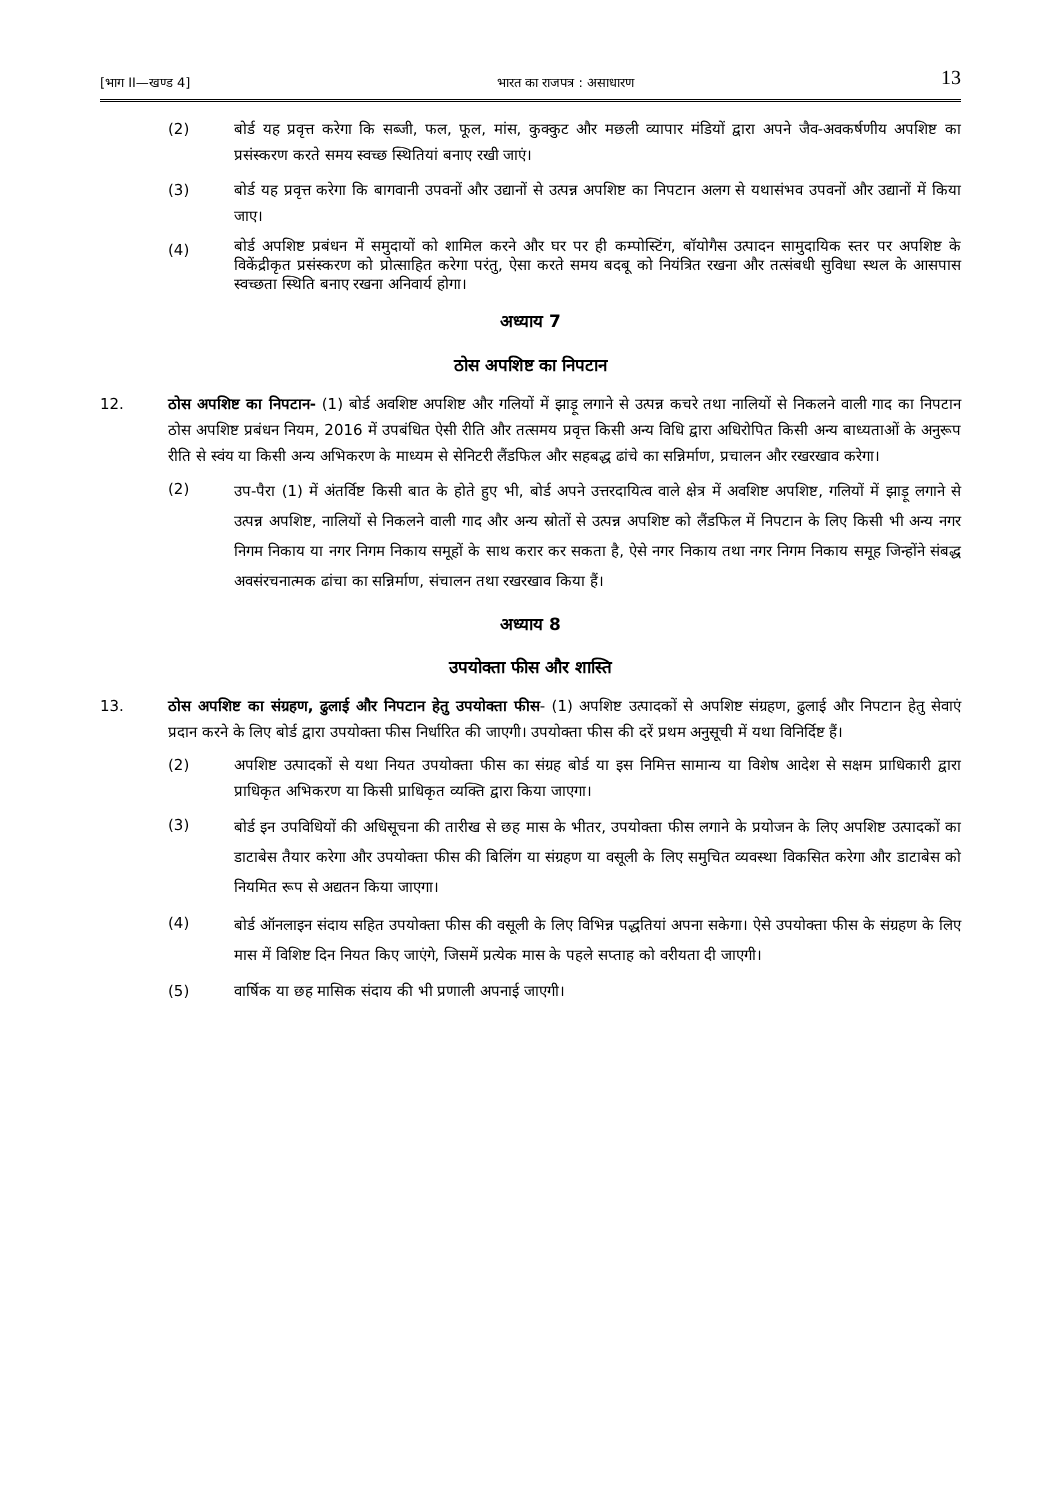[भाग II—खण्ड 4] भारत का राजपत्र : असाधारण 13
(2) बोर्ड यह प्रवृत्त करेगा कि सब्जी, फल, फूल, मांस, कुक्कुट और मछली व्यापार मंडियों द्वारा अपने जैव-अवकर्षणीय अपशिष्ट का प्रसंस्करण करते समय स्वच्छ स्थितियां बनाए रखी जाएं।
(3) बोर्ड यह प्रवृत्त करेगा कि बागवानी उपवनों और उद्यानों से उत्पन्न अपशिष्ट का निपटान अलग से यथासंभव उपवनों और उद्यानों में किया जाए।
(4) बोर्ड अपशिष्ट प्रबंधन में समुदायों को शामिल करने और घर पर ही कम्पोस्टिंग, बॉयोगैस उत्पादन सामुदायिक स्तर पर अपशिष्ट के विकेंद्रीकृत प्रसंस्करण को प्रोत्साहित करेगा परंतु, ऐसा करते समय बदबू को नियंत्रित रखना और तत्संबधी सुविधा स्थल के आसपास स्वच्छता स्थिति बनाए रखना अनिवार्य होगा।
अध्याय 7
ठोस अपशिष्ट का निपटान
12. ठोस अपशिष्ट का निपटान- (1) बोर्ड अवशिष्ट अपशिष्ट और गलियों में झाड़ू लगाने से उत्पन्न कचरे तथा नालियों से निकलने वाली गाद का निपटान ठोस अपशिष्ट प्रबंधन नियम, 2016 में उपबंधित ऐसी रीति और तत्समय प्रवृत्त किसी अन्य विधि द्वारा अधिरोपित किसी अन्य बाध्यताओं के अनुरूप रीति से स्वंय या किसी अन्य अभिकरण के माध्यम से सेनिटरी लैंडफिल और सहबद्ध ढांचे का सन्निर्माण, प्रचालन और रखरखाव करेगा।
(2) उप-पैरा (1) में अंतर्विष्ट किसी बात के होते हुए भी, बोर्ड अपने उत्तरदायित्व वाले क्षेत्र में अवशिष्ट अपशिष्ट, गलियों में झाड़ू लगाने से उत्पन्न अपशिष्ट, नालियों से निकलने वाली गाद और अन्य स्रोतों से उत्पन्न अपशिष्ट को लैंडफिल में निपटान के लिए किसी भी अन्य नगर निगम निकाय या नगर निगम निकाय समूहों के साथ करार कर सकता है, ऐसे नगर निकाय तथा नगर निगम निकाय समूह जिन्होंने संबद्ध अवसंरचनात्मक ढांचा का सन्निर्माण, संचालन तथा रखरखाव किया हैं।
अध्याय 8
उपयोक्ता फीस और शास्ति
13. ठोस अपशिष्ट का संग्रहण, ढुलाई और निपटान हेतु उपयोक्ता फीस- (1) अपशिष्ट उत्पादकों से अपशिष्ट संग्रहण, ढुलाई और निपटान हेतु सेवाएं प्रदान करने के लिए बोर्ड द्वारा उपयोक्ता फीस निर्धारित की जाएगी। उपयोक्ता फीस की दरें प्रथम अनुसूची में यथा विनिर्दिष्ट हैं।
(2) अपशिष्ट उत्पादकों से यथा नियत उपयोक्ता फीस का संग्रह बोर्ड या इस निमित्त सामान्य या विशेष आदेश से सक्षम प्राधिकारी द्वारा प्राधिकृत अभिकरण या किसी प्राधिकृत व्यक्ति द्वारा किया जाएगा।
(3) बोर्ड इन उपविधियों की अधिसूचना की तारीख से छह मास के भीतर, उपयोक्ता फीस लगाने के प्रयोजन के लिए अपशिष्ट उत्पादकों का डाटाबेस तैयार करेगा और उपयोक्ता फीस की बिलिंग या संग्रहण या वसूली के लिए समुचित व्यवस्था विकसित करेगा और डाटाबेस को नियमित रूप से अद्यतन किया जाएगा।
(4) बोर्ड ऑनलाइन संदाय सहित उपयोक्ता फीस की वसूली के लिए विभिन्न पद्धतियां अपना सकेगा। ऐसे उपयोक्ता फीस के संग्रहण के लिए मास में विशिष्ट दिन नियत किए जाएंगे, जिसमें प्रत्येक मास के पहले सप्ताह को वरीयता दी जाएगी।
(5) वार्षिक या छह मासिक संदाय की भी प्रणाली अपनाई जाएगी।